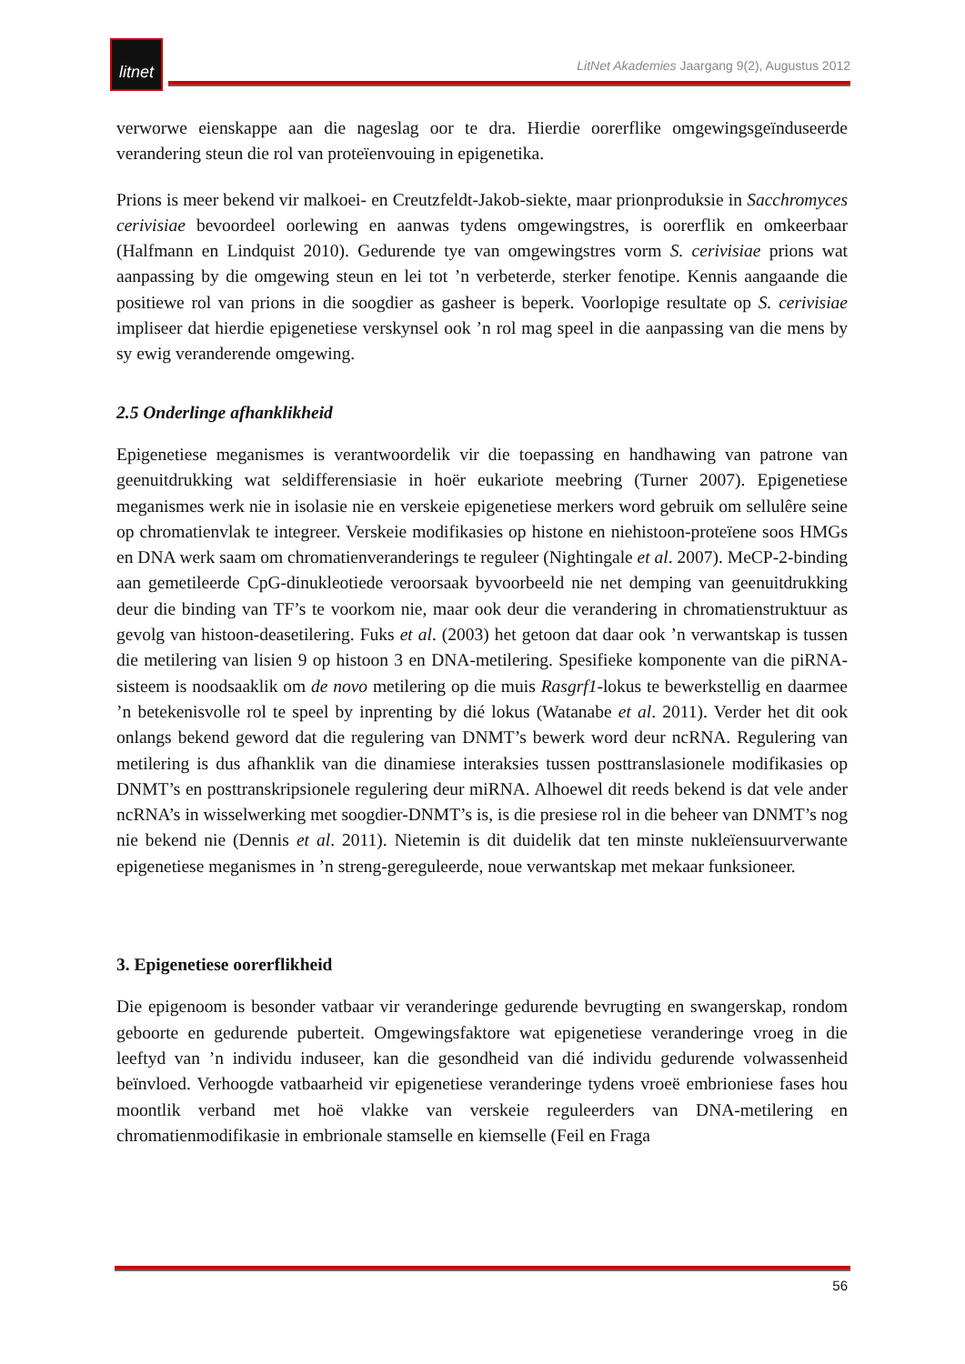litnet
LitNet Akademies Jaargang 9(2), Augustus 2012
verworwe eienskappe aan die nageslag oor te dra. Hierdie oorerflike omgewingsgeïnduseerde verandering steun die rol van proteïenvouing in epigenetika.
Prions is meer bekend vir malkoei- en Creutzfeldt-Jakob-siekte, maar prionproduksie in Sacchromyces cerivisiae bevoordeel oorlewing en aanwas tydens omgewingstres, is oorerflik en omkeerbaar (Halfmann en Lindquist 2010). Gedurende tye van omgewingstres vorm S. cerivisiae prions wat aanpassing by die omgewing steun en lei tot ’n verbeterde, sterker fenotipe. Kennis aangaande die positiewe rol van prions in die soogdier as gasheer is beperk. Voorlopige resultate op S. cerivisiae impliseer dat hierdie epigenetiese verskynsel ook ’n rol mag speel in die aanpassing van die mens by sy ewig veranderende omgewing.
2.5 Onderlinge afhanklikheid
Epigenetiese meganismes is verantwoordelik vir die toepassing en handhawing van patrone van geenuitdrukking wat seldifferensiasie in hoër eukariote meebring (Turner 2007). Epigenetiese meganismes werk nie in isolasie nie en verskeie epigenetiese merkers word gebruik om sellulêre seine op chromatienvlak te integreer. Verskeie modifikasies op histone en niehistoon-proteïene soos HMGs en DNA werk saam om chromatienveranderings te reguleer (Nightingale et al. 2007). MeCP-2-binding aan gemetileerde CpG-dinukleotiede veroorsaak byvoorbeeld nie net demping van geenuitdrukking deur die binding van TF’s te voorkom nie, maar ook deur die verandering in chromatienstruktuur as gevolg van histoon-deasetilering. Fuks et al. (2003) het getoon dat daar ook ’n verwantskap is tussen die metilering van lisien 9 op histoon 3 en DNA-metilering. Spesifieke komponente van die piRNA-sisteem is noodsaaklik om de novo metilering op die muis Rasgrf1-lokus te bewerkstellig en daarmee ’n betekenisvolle rol te speel by inprenting by dié lokus (Watanabe et al. 2011). Verder het dit ook onlangs bekend geword dat die regulering van DNMT’s bewerk word deur ncRNA. Regulering van metilering is dus afhanklik van die dinamiese interaksies tussen posttranslasionele modifikasies op DNMT’s en posttranskripsionele regulering deur miRNA. Alhoewel dit reeds bekend is dat vele ander ncRNA’s in wisselwerking met soogdier-DNMT’s is, is die presiese rol in die beheer van DNMT’s nog nie bekend nie (Dennis et al. 2011). Nietemin is dit duidelik dat ten minste nukleïensuurverwante epigenetiese meganismes in ’n streng-gereguleerde, noue verwantskap met mekaar funksioneer.
3. Epigenetiese oorerflikheid
Die epigenoom is besonder vatbaar vir veranderinge gedurende bevrugting en swangerskap, rondom geboorte en gedurende puberteit. Omgewingsfaktore wat epigenetiese veranderinge vroeg in die leeftyd van ’n individu induseer, kan die gesondheid van dié individu gedurende volwassenheid beïnvloed. Verhoogde vatbaarheid vir epigenetiese veranderinge tydens vroeë embrioniese fases hou moontlik verband met hoë vlakke van verskeie reguleerders van DNA-metilering en chromatienmodifikasie in embrionale stamselle en kiemselle (Feil en Fraga
56